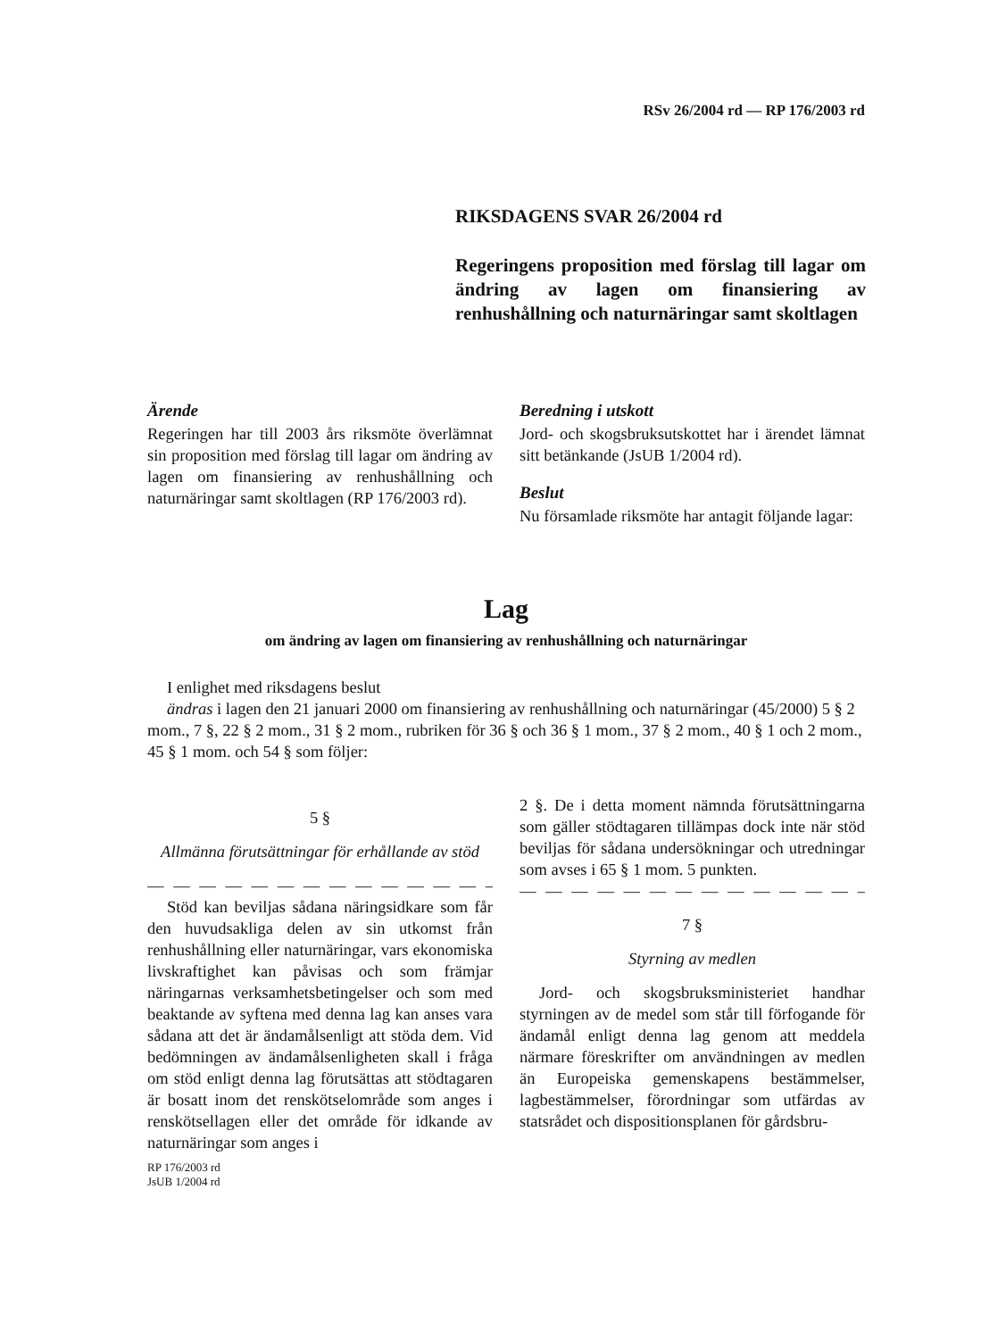RSv 26/2004 rd — RP 176/2003 rd
RIKSDAGENS SVAR 26/2004 rd
Regeringens proposition med förslag till lagar om ändring av lagen om finansiering av renhushållning och naturnäringar samt skoltlagen
Ärende
Regeringen har till 2003 års riksmöte överlämnat sin proposition med förslag till lagar om ändring av lagen om finansiering av renhushållning och naturnäringar samt skoltlagen (RP 176/2003 rd).
Beredning i utskott
Jord- och skogsbruksutskottet har i ärendet lämnat sitt betänkande (JsUB 1/2004 rd).
Beslut
Nu församlade riksmöte har antagit följande lagar:
Lag
om ändring av lagen om finansiering av renhushållning och naturnäringar
I enlighet med riksdagens beslut
ändras i lagen den 21 januari 2000 om finansiering av renhushållning och naturnäringar (45/2000) 5 § 2 mom., 7 §, 22 § 2 mom., 31 § 2 mom., rubriken för 36 § och 36 § 1 mom., 37 § 2 mom., 40 § 1 och 2 mom., 45 § 1 mom. och 54 § som följer:
5 §
Allmänna förutsättningar för erhållande av stöd
— — — — — — — — — — — — — —
Stöd kan beviljas sådana näringsidkare som får den huvudsakliga delen av sin utkomst från renhushållning eller naturnäringar, vars ekonomiska livskraftighet kan påvisas och som främjar näringarnas verksamhetsbetingelser och som med beaktande av syftena med denna lag kan anses vara sådana att det är ändamålsenligt att stöda dem. Vid bedömningen av ändamålsenligheten skall i fråga om stöd enligt denna lag förutsättas att stödtagaren är bosatt inom det renskötselområde som anges i renskötsellagen eller det område för idkande av naturnäringar som anges i
2 §. De i detta moment nämnda förutsättningarna som gäller stödtagaren tillämpas dock inte när stöd beviljas för sådana undersökningar och utredningar som avses i 65 § 1 mom. 5 punkten.
— — — — — — — — — — — — — —
7 §
Styrning av medlen
Jord- och skogsbruksministeriet handhar styrningen av de medel som står till förfogande för ändamål enligt denna lag genom att meddela närmare föreskrifter om användningen av medlen än Europeiska gemenskapens bestämmelser, lagbestämmelser, förordningar som utfärdas av statsrådet och dispositionsplanen för gårdsbru-
RP 176/2003 rd
JsUB 1/2004 rd